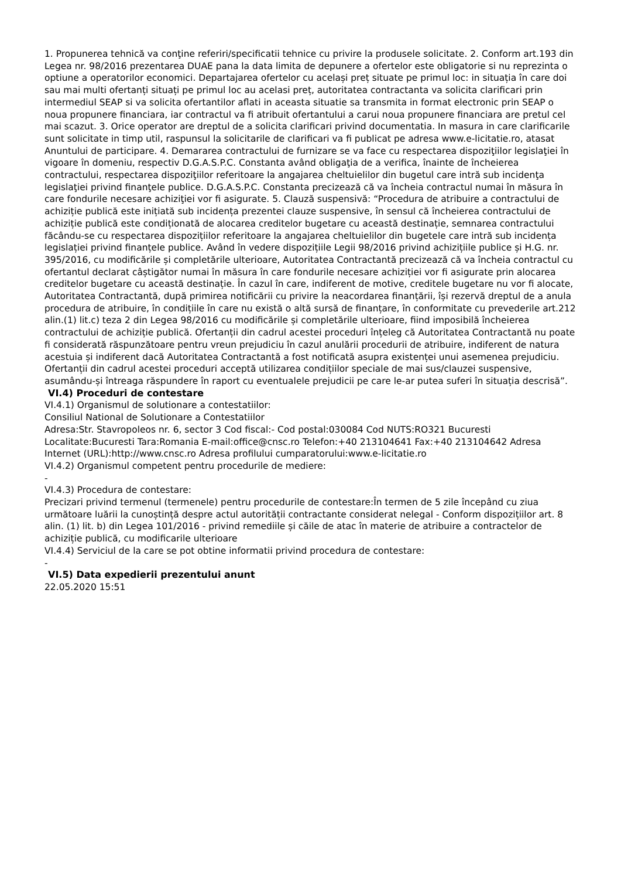1. Propunerea tehnică va conţine referiri/specificatii tehnice cu privire la produsele solicitate. 2. Conform art.193 din Legea nr. 98/2016 prezentarea DUAE pana la data limita de depunere a ofertelor este obligatorie si nu reprezinta o optiune a operatorilor economici. Departajarea ofertelor cu același preț situate pe primul loc: in situația în care doi sau mai multi ofertanți situați pe primul loc au acelasi preț, autoritatea contractanta va solicita clarificari prin intermediul SEAP si va solicita ofertantilor aflati in aceasta situatie sa transmita in format electronic prin SEAP o noua propunere financiara, iar contractul va fi atribuit ofertantului a carui noua propunere financiara are pretul cel mai scazut. 3. Orice operator are dreptul de a solicita clarificari privind documentatia. In masura in care clarificarile sunt solicitate in timp util, raspunsul la solicitarile de clarificari va fi publicat pe adresa www.e-licitatie.ro, atasat Anuntului de participare. 4. Demararea contractului de furnizare se va face cu respectarea dispoziţiilor legislaţiei în vigoare în domeniu, respectiv D.G.A.S.P.C. Constanta având obligaţia de a verifica, înainte de încheierea contractului, respectarea dispoziţiilor referitoare la angajarea cheltuielilor din bugetul care intră sub incidenţa legislaţiei privind finanţele publice. D.G.A.S.P.C. Constanta precizează că va încheia contractul numai în măsura în care fondurile necesare achiziţiei vor fi asigurate. 5. Clauză suspensivă: “Procedura de atribuire a contractului de achiziție publică este inițiată sub incidența prezentei clauze suspensive, în sensul că încheierea contractului de achiziție publică este condiționată de alocarea creditelor bugetare cu această destinație, semnarea contractului făcându-se cu respectarea dispozițiilor referitoare la angajarea cheltuielilor din bugetele care intră sub incidența legislației privind finanțele publice. Având în vedere dispozițiile Legii 98/2016 privind achizițiile publice și H.G. nr. 395/2016, cu modificările și completările ulterioare, Autoritatea Contractantă precizează că va încheia contractul cu ofertantul declarat câștigător numai în măsura în care fondurile necesare achiziției vor fi asigurate prin alocarea creditelor bugetare cu această destinație. În cazul în care, indiferent de motive, creditele bugetare nu vor fi alocate, Autoritatea Contractantă, după primirea notificării cu privire la neacordarea finanțării, își rezervă dreptul de a anula procedura de atribuire, în condițiile în care nu există o altă sursă de finanțare, în conformitate cu prevederile art.212 alin.(1) lit.c) teza 2 din Legea 98/2016 cu modificările și completările ulterioare, fiind imposibilă încheierea contractului de achiziție publică. Ofertanții din cadrul acestei proceduri înțeleg că Autoritatea Contractantă nu poate fi considerată răspunzătoare pentru vreun prejudiciu în cazul anulării procedurii de atribuire, indiferent de natura acestuia și indiferent dacă Autoritatea Contractantă a fost notificată asupra existenței unui asemenea prejudiciu. Ofertanții din cadrul acestei proceduri acceptă utilizarea condițiilor speciale de mai sus/clauzei suspensive, asumându-și întreaga răspundere în raport cu eventualele prejudicii pe care le-ar putea suferi în situația descrisă”.
VI.4) Proceduri de contestare
VI.4.1) Organismul de solutionare a contestatiilor:
Consiliul National de Solutionare a Contestatiilor
Adresa:Str. Stavropoleos nr. 6, sector 3 Cod fiscal:- Cod postal:030084 Cod NUTS:RO321 Bucuresti Localitate:Bucuresti Tara:Romania E-mail:office@cnsc.ro Telefon:+40 213104641 Fax:+40 213104642 Adresa Internet (URL):http://www.cnsc.ro Adresa profilului cumparatorului:www.e-licitatie.ro
VI.4.2) Organismul competent pentru procedurile de mediere:
-
VI.4.3) Procedura de contestare:
Precizari privind termenul (termenele) pentru procedurile de contestare:În termen de 5 zile începând cu ziua următoare luării la cunoștință despre actul autorității contractante considerat nelegal - Conform dispozițiilor art. 8 alin. (1) lit. b) din Legea 101/2016 - privind remediile și căile de atac în materie de atribuire a contractelor de achiziție publică, cu modificarile ulterioare
VI.4.4) Serviciul de la care se pot obtine informatii privind procedura de contestare:
-
VI.5) Data expedierii prezentului anunt
22.05.2020 15:51